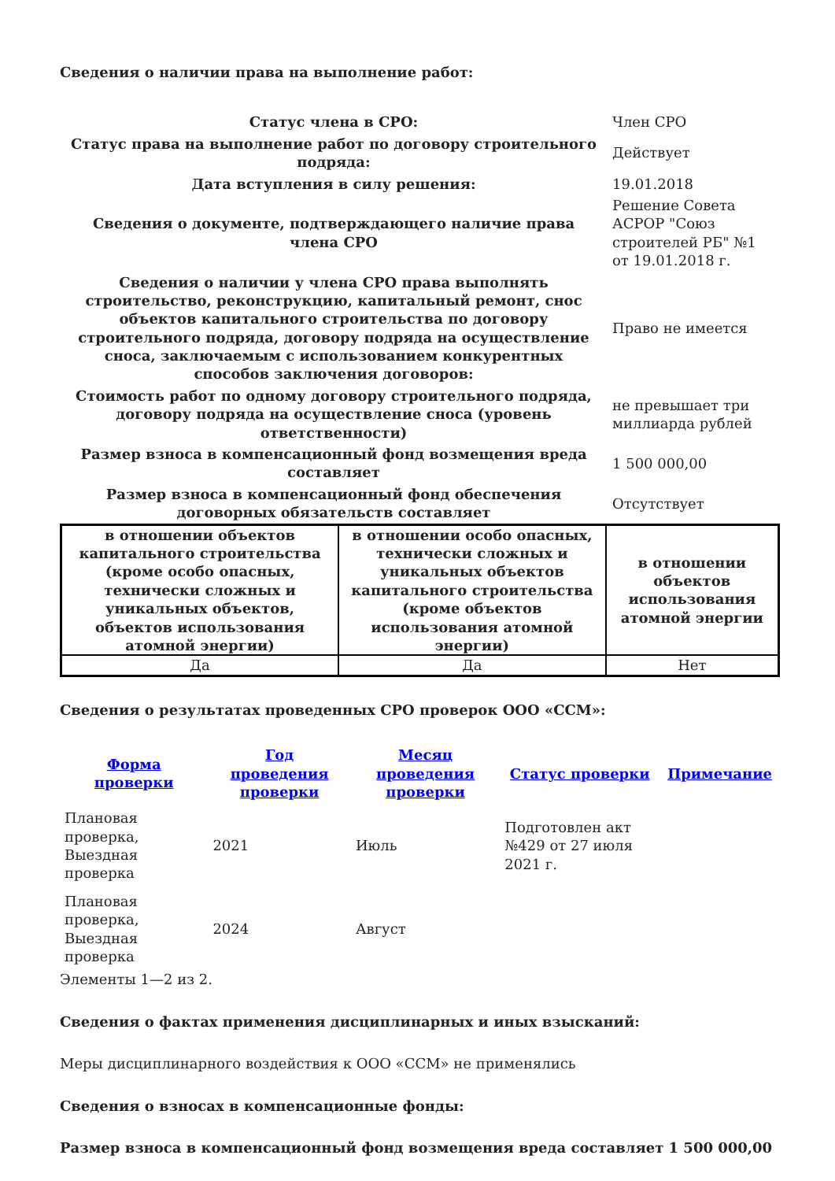Сведения о наличии права на выполнение работ:
| Статус члена в СРО: | Член СРО |
| Статус права на выполнение работ по договору строительного подряда: | Действует |
| Дата вступления в силу решения: | 19.01.2018 |
| Сведения о документе, подтверждающего наличие права члена СРО | Решение Совета АСРОР "Союз строителей РБ" №1 от 19.01.2018 г. |
| Сведения о наличии у члена СРО права выполнять строительство, реконструкцию, капитальный ремонт, снос объектов капитального строительства по договору строительного подряда, договору подряда на осуществление сноса, заключаемым с использованием конкурентных способов заключения договоров: | Право не имеется |
| Стоимость работ по одному договору строительного подряда, договору подряда на осуществление сноса (уровень ответственности) | не превышает три миллиарда рублей |
| Размер взноса в компенсационный фонд возмещения вреда составляет | 1 500 000,00 |
| Размер взноса в компенсационный фонд обеспечения договорных обязательств составляет | Отсутствует |
| в отношении объектов капитального строительства (кроме особо опасных, технически сложных и уникальных объектов, объектов использования атомной энергии) | в отношении особо опасных, технически сложных и уникальных объектов капитального строительства (кроме объектов использования атомной энергии) | в отношении объектов использования атомной энергии |
| --- | --- | --- |
| Да | Да | Нет |
Сведения о результатах проведенных СРО проверок ООО «ССМ»:
| Форма проверки | Год проведения проверки | Месяц проведения проверки | Статус проверки | Примечание |
| --- | --- | --- | --- | --- |
| Плановая проверка, Выездная проверка | 2021 | Июль | Подготовлен акт №429 от 27 июля 2021 г. | |
| Плановая проверка, Выездная проверка | 2024 | Август | | |
Элементы 1—2 из 2.
Сведения о фактах применения дисциплинарных и иных взысканий:
Меры дисциплинарного воздействия к ООО «ССМ» не применялись
Сведения о взносах в компенсационные фонды:
Размер взноса в компенсационный фонд возмещения вреда составляет 1 500 000,00